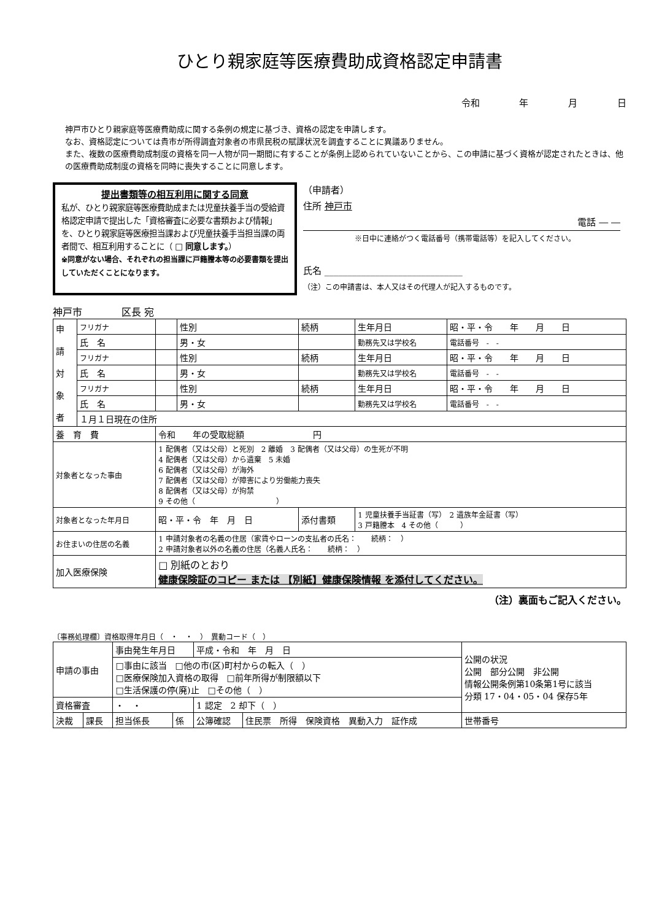ひとり親家庭等医療費助成資格認定申請書
令和 年 月 日
神戸市ひとり親家庭等医療費助成に関する条例の規定に基づき、資格の認定を申請します。
なお、資格認定については貴市が所得調査対象者の市県民税の賦課状況を調査することに異議ありません。
また、複数の医療費助成制度の資格を同一人物が同一期間に有することが条例上認められていないことから、この申請に基づく資格が認定されたときは、他の医療費助成制度の資格を同時に喪失することに同意します。
提出書類等の相互利用に関する同意
私が、ひとり親家庭等医療費助成または児童扶養手当の受給資格認定申請で提出した「資格審査に必要な書類および情報」を、ひとり親家庭等医療担当課および児童扶養手当担当課の両者間で、相互利用することに（ □ 同意します。）
※同意がない場合、それぞれの担当課に戸籍謄本等の必要書類を提出していただくことになります。
（申請者）
住所 神戸市
電話 ― ―
※日中に連絡がつく電話番号（携帯電話等）を記入してください。
氏名 ______________________________
（注）この申請書は、本人又はその代理人が記入するものです。
神戸市　　　　区長 宛
| 申 請 対 象 者 | フリガナ | | 性別 | 続柄 | 生年月日 | 昭・平・令 年 月 日 |
| | 氏 名 | | 男・女 | | 勤務先又は学校名 | 電話番号 - - |
| | フリガナ | | 性別 | 続柄 | 生年月日 | 昭・平・令 年 月 日 |
| | 氏 名 | | 男・女 | | 勤務先又は学校名 | 電話番号 - - |
| | フリガナ | | 性別 | 続柄 | 生年月日 | 昭・平・令 年 月 日 |
| | 氏 名 | | 男・女 | | 勤務先又は学校名 | 電話番号 - - |
| | １月１日現在の住所 | | | | | |
| 養 育 費 | | 令和 年の受取総額 円 | | | | |
| 対象者となった事由 | | 1 配偶者（又は父母）と死別 2 離婚 3 配偶者（又は父母）の生死が不明 4 配偶者（又は父母）から遺棄 5 未婚 6 配偶者（又は父母）が海外 7 配偶者（又は父母）が障害により労働能力喪失 8 配偶者（又は父母）が拘禁 9 その他（ ） | | | | |
| 対象者となった年月日 | | 昭・平・令 年 月 日 | | 添付書類 | 1 児童扶養手当証書（写） 2 遺族年金証書（写） 3 戸籍謄本 4 その他（ ） | |
| お住まいの住居の名義 | | 1 申請対象者の名義の住居（家賃やローンの支払者の氏名： 続柄： ） 2 申請対象者以外の名義の住居（名義人氏名： 続柄： ） | | | | |
| 加入医療保険 | | □ 別紙のとおり 健康保険証のコピー または 【別紙】健康保険情報 を添付してください。 | | | | |
（注）裏面もご記入ください。
〔事務処理欄〕資格取得年月日（　・　・　）　異動コード（　）
| 申請の事由 | | 事由発生年月日 | | 平成・令和 年 月 日 | | 公開の状況 公開 部分公開 非公開 情報公開条例第10条第1号に該当 分類 17・04・05・04 保存5年 |
| | | □事由に該当 □他の市(区)町村からの転入（ ） □医療保険加入資格の取得 □前年所得が制限額以下 □生活保護の停(廃)止 □その他（ ） | | | | |
| 資格審査 | | ・ ・ | | 1 認定 2 却下（ ） | | |
| 決裁 | 課長 | 担当係長 | 係 | 公簿確認 | 住民票 所得 保険資格 異動入力 証作成 | 世帯番号 |